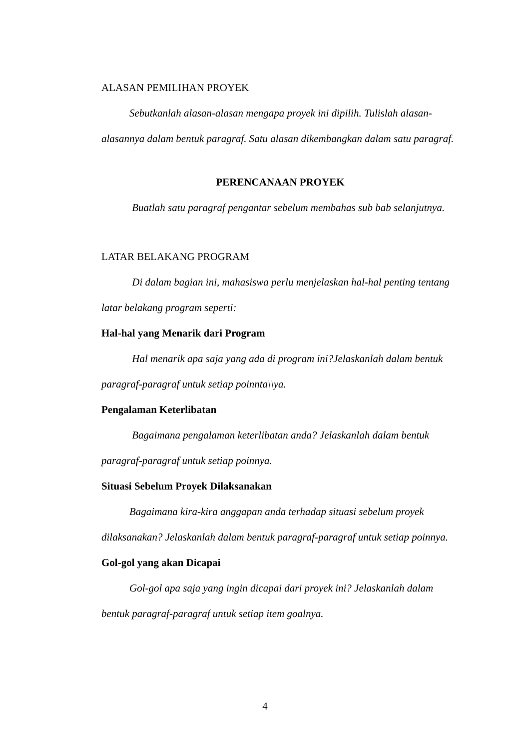ALASAN PEMILIHAN PROYEK
Sebutkanlah alasan-alasan mengapa proyek ini dipilih. Tulislah alasan-alasannya dalam bentuk paragraf. Satu alasan dikembangkan dalam satu paragraf.
PERENCANAAN PROYEK
Buatlah satu paragraf pengantar sebelum membahas sub bab selanjutnya.
LATAR BELAKANG PROGRAM
Di dalam bagian ini, mahasiswa perlu menjelaskan hal-hal penting tentang latar belakang program seperti:
Hal-hal yang Menarik dari Program
Hal menarik apa saja yang ada di program ini?Jelaskanlah dalam bentuk paragraf-paragraf untuk setiap poinnta\\ya.
Pengalaman Keterlibatan
Bagaimana pengalaman keterlibatan anda? Jelaskanlah dalam bentuk paragraf-paragraf untuk setiap poinnya.
Situasi Sebelum Proyek Dilaksanakan
Bagaimana kira-kira anggapan anda terhadap situasi sebelum proyek dilaksanakan? Jelaskanlah dalam bentuk paragraf-paragraf untuk setiap poinnya.
Gol-gol yang akan Dicapai
Gol-gol apa saja yang ingin dicapai dari proyek ini? Jelaskanlah dalam bentuk paragraf-paragraf untuk setiap item goalnya.
4